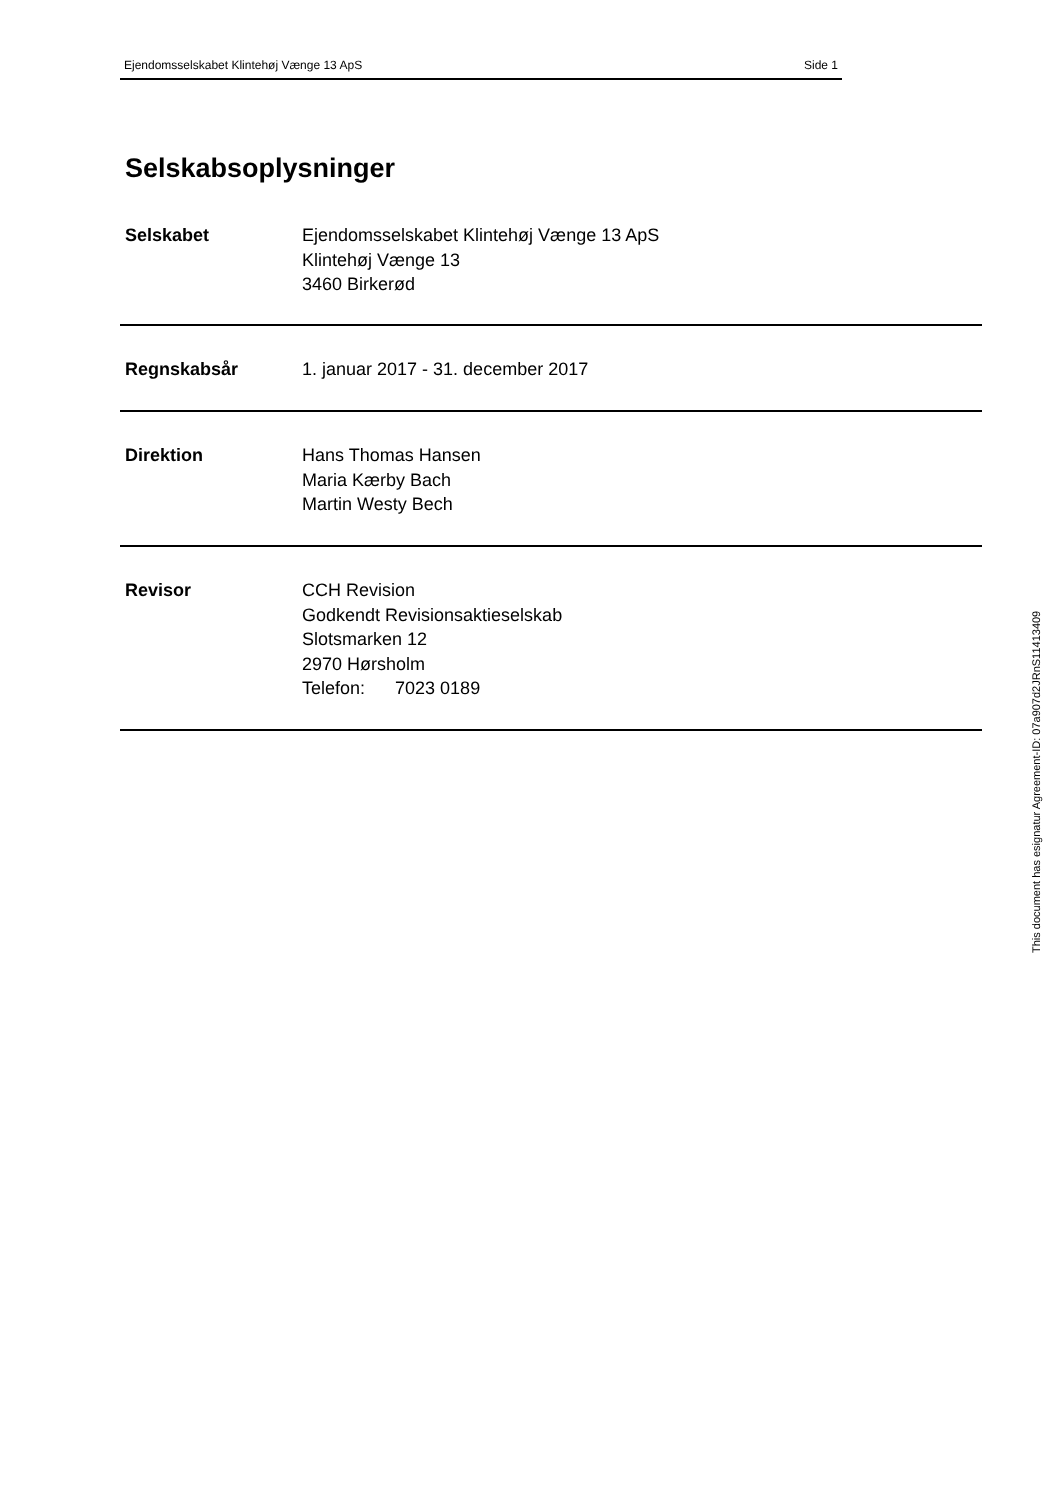Ejendomsselskabet Klintehøj Vænge 13 ApS Side 1
Selskabsoplysninger
Selskabet Ejendomsselskabet Klintehøj Vænge 13 ApS
Klintehøj Vænge 13
3460 Birkerød
Regnskabsår 1. januar 2017 - 31. december 2017
Direktion Hans Thomas Hansen
Maria Kærby Bach
Martin Westy Bech
Revisor CCH Revision
Godkendt Revisionsaktieselskab
Slotsmarken 12
2970 Hørsholm
Telefon: 7023 0189
This document has esignatur Agreement-ID: 07a907d2JRnS11413409